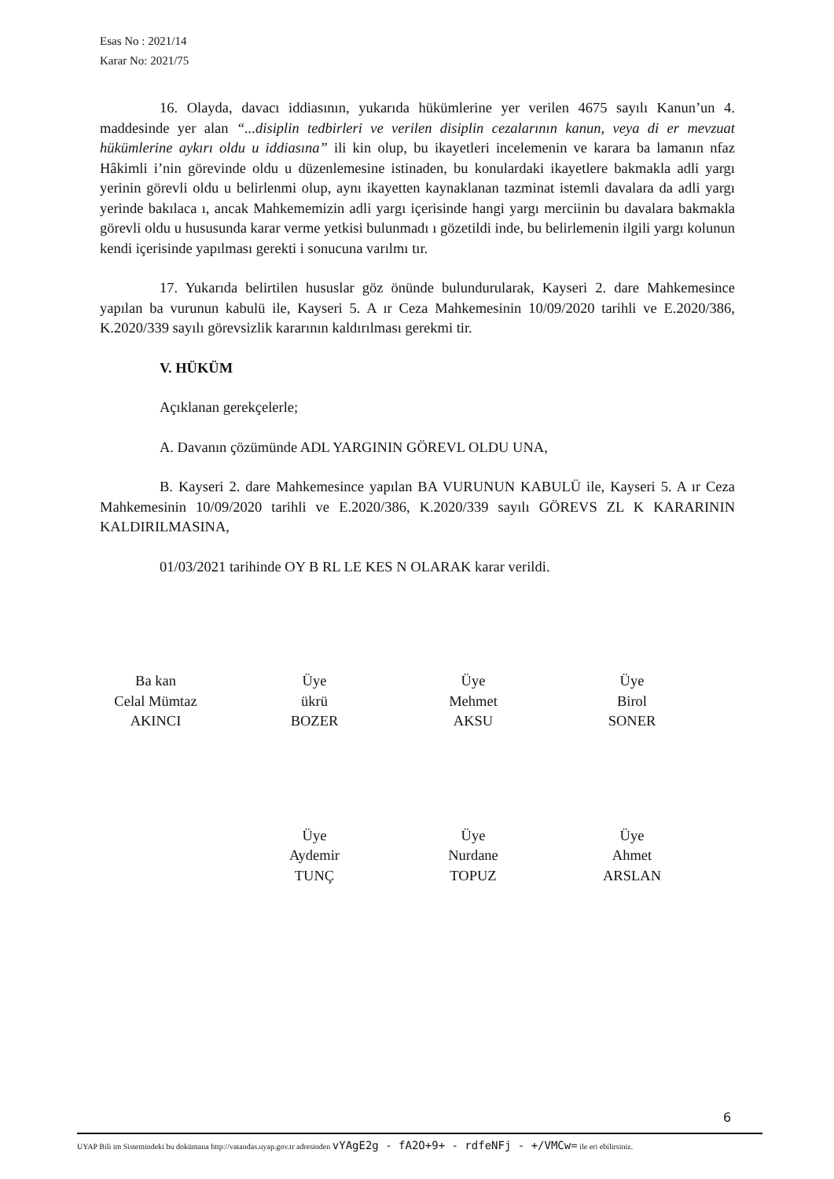Esas No : 2021/14
Karar No: 2021/75
16. Olayda, davacı iddiasının, yukarıda hükümlerine yer verilen 4675 sayılı Kanun’un 4. maddesinde yer alan “...disiplin tedbirleri ve verilen disiplin cezalarının kanun, veya di er mevzuat hükümlerine aykırı oldu u iddiasına” ili kin olup, bu ikayetleri incelemenin ve karara ba lamanın nfaz Hâkimli i’nin görevinde oldu u düzenlemesine istinaden, bu konulardaki ikayetlere bakmakla adli yargı yerinin görevli oldu u belirlenmi olup, aynı ikayetten kaynaklanan tazminat istemli davalara da adli yargı yerinde bakılaca ı, ancak Mahkememizin adli yargı içerisinde hangi yargı merciinin bu davalara bakmakla görevli oldu u hususunda karar verme yetkisi bulunmadı ı gözetildi inde, bu belirlemenin ilgili yargı kolunun kendi içerisinde yapılması gerekti i sonucuna varılmı tır.
17. Yukarıda belirtilen hususlar göz önünde bulundurularak, Kayseri 2. dare Mahkemesince yapılan ba vurunun kabulü ile, Kayseri 5. A ır Ceza Mahkemesinin 10/09/2020 tarihli ve E.2020/386, K.2020/339 sayılı görevsizlik kararının kaldırılması gerekmi tir.
V. HÜKÜM
Açıklanan gerekçelerle;
A. Davanın çözümünde ADL YARGININ GÖREVL OLDU UNA,
B. Kayseri 2. dare Mahkemesince yapılan BA VURUNUN KABULÜ ile, Kayseri 5. A ır Ceza Mahkemesinin 10/09/2020 tarihli ve E.2020/386, K.2020/339 sayılı GÖREVS ZL K KARARININ KALDIRILMASINA,
01/03/2021 tarihinde OY B RL LE KES N OLARAK karar verildi.
Ba kan
Celal Mümtaz
AKINCI
Üye
ükrü
BOZER
Üye
Mehmet
AKSU
Üye
Birol
SONER
Üye
Aydemir
TUNÇ
Üye
Nurdane
TOPUZ
Üye
Ahmet
ARSLAN
6
UYAP Bili im Sistemindeki bu dokümana http://vatandas.uyap.gov.tr adresinden vYAgE2g - fA2O+9+ - rdfeNFj - +/VMCw= ile eri ebilirsiniz.